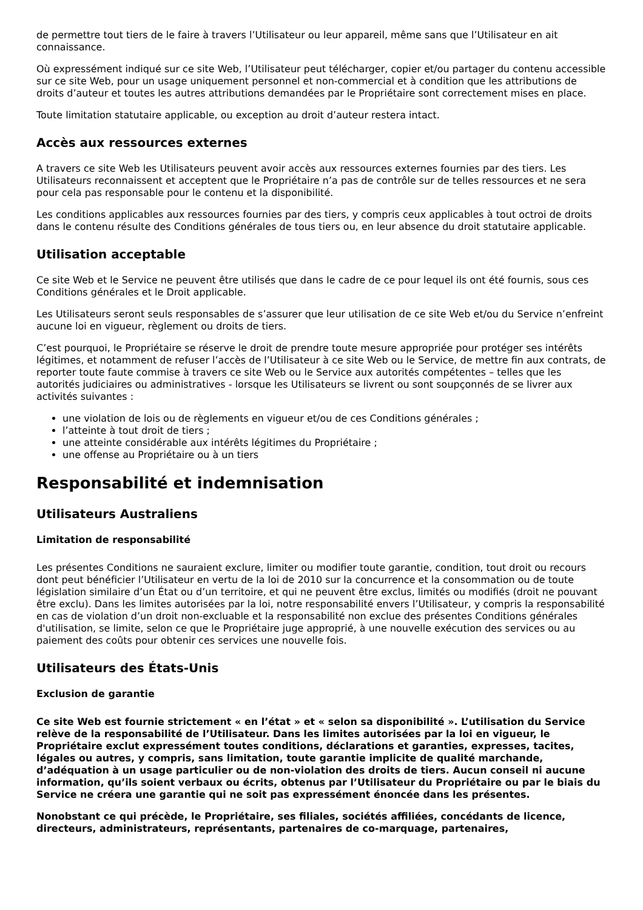de permettre tout tiers de le faire à travers l’Utilisateur ou leur appareil, même sans que l’Utilisateur en ait connaissance.
Où expressément indiqué sur ce site Web, l’Utilisateur peut télécharger, copier et/ou partager du contenu accessible sur ce site Web, pour un usage uniquement personnel et non-commercial et à condition que les attributions de droits d’auteur et toutes les autres attributions demandées par le Propriétaire sont correctement mises en place.
Toute limitation statutaire applicable, ou exception au droit d’auteur restera intact.
Accès aux ressources externes
A travers ce site Web les Utilisateurs peuvent avoir accès aux ressources externes fournies par des tiers. Les Utilisateurs reconnaissent et acceptent que le Propriétaire n’a pas de contrôle sur de telles ressources et ne sera pour cela pas responsable pour le contenu et la disponibilité.
Les conditions applicables aux ressources fournies par des tiers, y compris ceux applicables à tout octroi de droits dans le contenu résulte des Conditions générales de tous tiers ou, en leur absence du droit statutaire applicable.
Utilisation acceptable
Ce site Web et le Service ne peuvent être utilisés que dans le cadre de ce pour lequel ils ont été fournis, sous ces Conditions générales et le Droit applicable.
Les Utilisateurs seront seuls responsables de s’assurer que leur utilisation de ce site Web et/ou du Service n’enfreint aucune loi en vigueur, règlement ou droits de tiers.
C’est pourquoi, le Propriétaire se réserve le droit de prendre toute mesure appropriée pour protéger ses intérêts légitimes, et notamment de refuser l’accès de l’Utilisateur à ce site Web ou le Service, de mettre fin aux contrats, de reporter toute faute commise à travers ce site Web ou le Service aux autorités compétentes – telles que les autorités judiciaires ou administratives - lorsque les Utilisateurs se livrent ou sont soupçonnés de se livrer aux activités suivantes :
une violation de lois ou de règlements en vigueur et/ou de ces Conditions générales ;
l’atteinte à tout droit de tiers ;
une atteinte considérable aux intérêts légitimes du Propriétaire ;
une offense au Propriétaire ou à un tiers
Responsabilité et indemnisation
Utilisateurs Australiens
Limitation de responsabilité
Les présentes Conditions ne sauraient exclure, limiter ou modifier toute garantie, condition, tout droit ou recours dont peut bénéficier l’Utilisateur en vertu de la loi de 2010 sur la concurrence et la consommation ou de toute législation similaire d’un État ou d’un territoire, et qui ne peuvent être exclus, limités ou modifiés (droit ne pouvant être exclu). Dans les limites autorisées par la loi, notre responsabilité envers l’Utilisateur, y compris la responsabilité en cas de violation d’un droit non-excluable et la responsabilité non exclue des présentes Conditions générales d'utilisation, se limite, selon ce que le Propriétaire juge approprié, à une nouvelle exécution des services ou au paiement des coûts pour obtenir ces services une nouvelle fois.
Utilisateurs des États-Unis
Exclusion de garantie
Ce site Web est fournie strictement « en l’état » et « selon sa disponibilité ». L’utilisation du Service relève de la responsabilité de l’Utilisateur. Dans les limites autorisées par la loi en vigueur, le Propriétaire exclut expressément toutes conditions, déclarations et garanties, expresses, tacites, légales ou autres, y compris, sans limitation, toute garantie implicite de qualité marchande, d’adéquation à un usage particulier ou de non-violation des droits de tiers. Aucun conseil ni aucune information, qu’ils soient verbaux ou écrits, obtenus par l’Utilisateur du Propriétaire ou par le biais du Service ne créera une garantie qui ne soit pas expressément énoncée dans les présentes.
Nonobstant ce qui précède, le Propriétaire, ses filiales, sociétés affiliées, concédants de licence, directeurs, administrateurs, représentants, partenaires de co-marquage, partenaires,